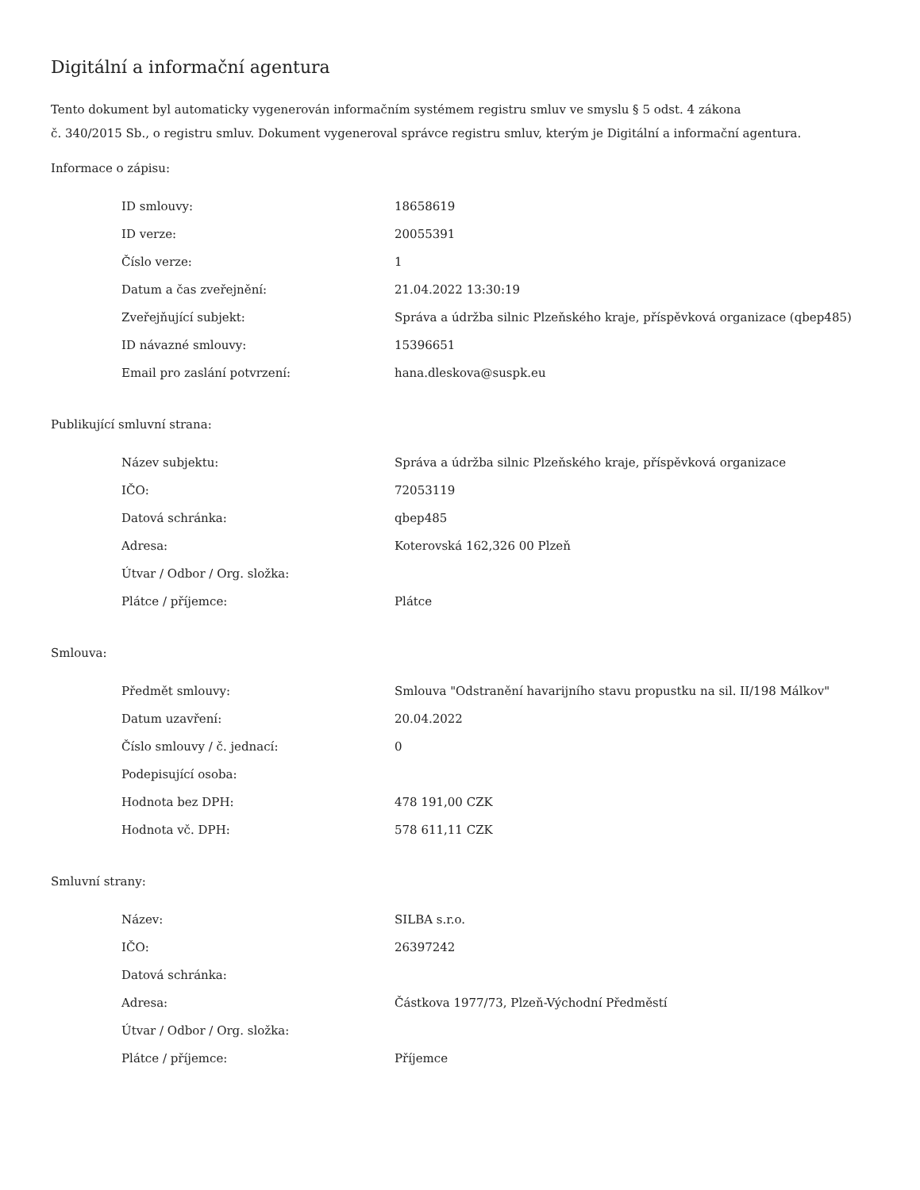Digitální a informační agentura
Tento dokument byl automaticky vygenerován informačním systémem registru smluv ve smyslu § 5 odst. 4 zákona
č. 340/2015 Sb., o registru smluv. Dokument vygeneroval správce registru smluv, kterým je Digitální a informační agentura.
Informace o zápisu:
| ID smlouvy: | 18658619 |
| ID verze: | 20055391 |
| Číslo verze: | 1 |
| Datum a čas zveřejnění: | 21.04.2022 13:30:19 |
| Zveřejňující subjekt: | Správa a údržba silnic Plzeňského kraje, příspěvková organizace (qbep485) |
| ID návazné smlouvy: | 15396651 |
| Email pro zaslání potvrzení: | hana.dleskova@suspk.eu |
Publikující smluvní strana:
| Název subjektu: | Správa a údržba silnic Plzeňského kraje, příspěvková organizace |
| IČO: | 72053119 |
| Datová schránka: | qbep485 |
| Adresa: | Koterovská 162,326 00 Plzeň |
| Útvar / Odbor / Org. složka: | |
| Plátce / příjemce: | Plátce |
Smlouva:
| Předmět smlouvy: | Smlouva "Odstranění havarijního stavu propustku na sil. II/198 Málkov" |
| Datum uzavření: | 20.04.2022 |
| Číslo smlouvy / č. jednací: | 0 |
| Podepisující osoba: | |
| Hodnota bez DPH: | 478 191,00 CZK |
| Hodnota vč. DPH: | 578 611,11 CZK |
Smluvní strany:
| Název: | SILBA s.r.o. |
| IČO: | 26397242 |
| Datová schránka: | |
| Adresa: | Částkova 1977/73, Plzeň-Východní Předměstí |
| Útvar / Odbor / Org. složka: | |
| Plátce / příjemce: | Příjemce |